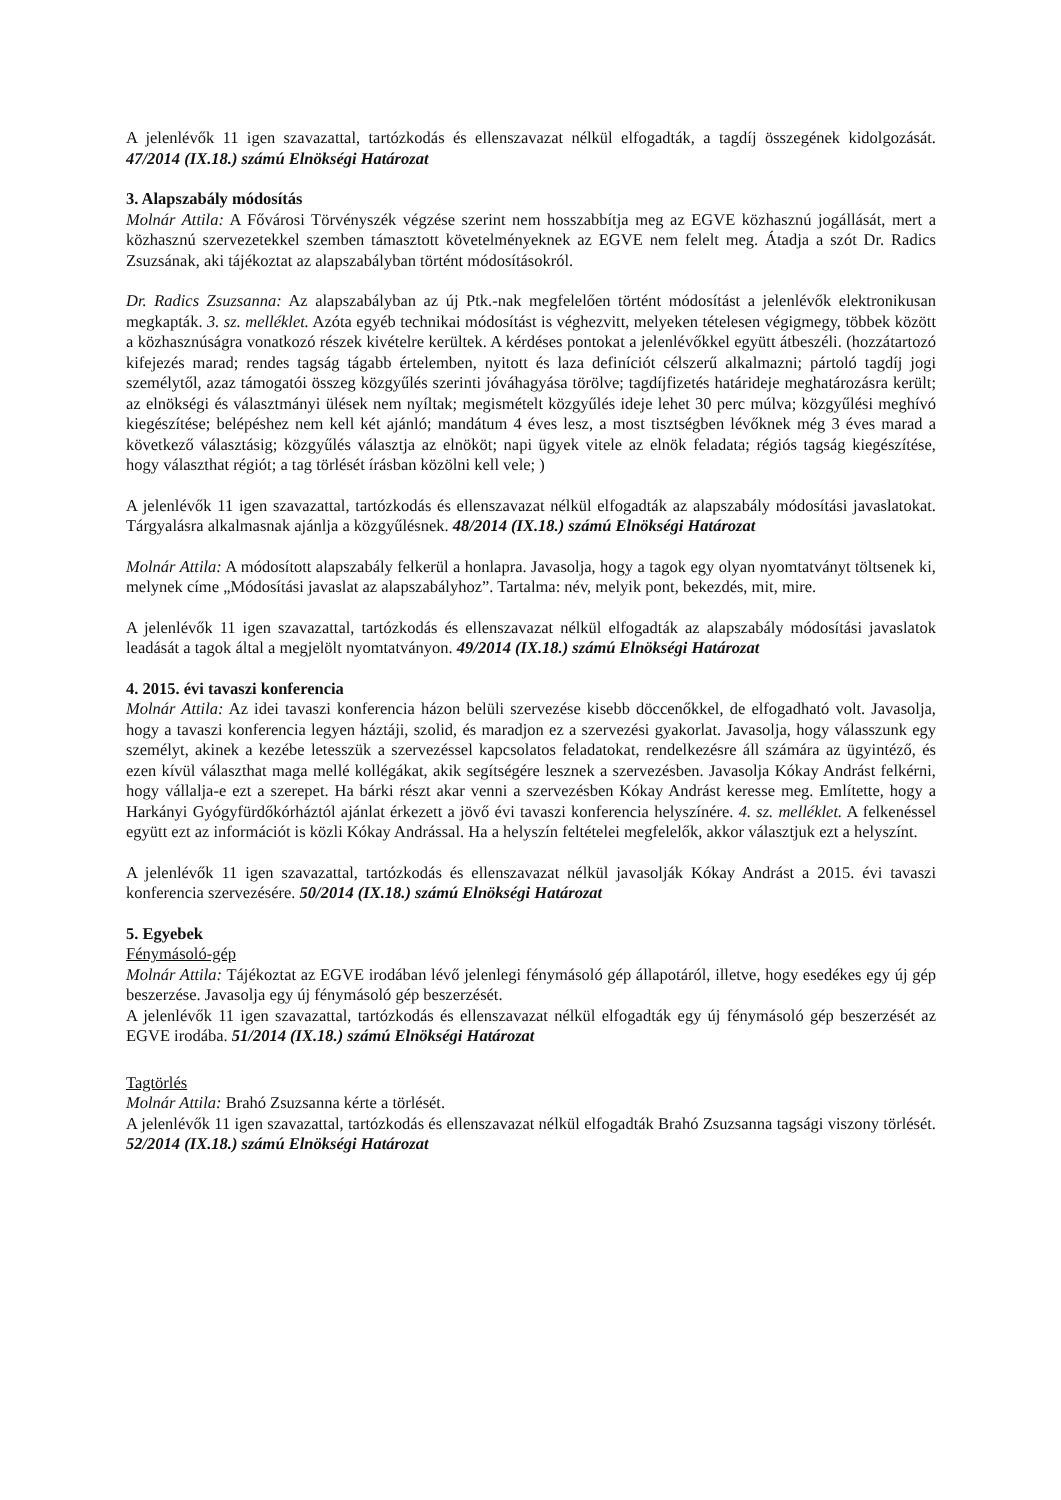A jelenlévők 11 igen szavazattal, tartózkodás és ellenszavazat nélkül elfogadták, a tagdíj összegének kidolgozását. 47/2014 (IX.18.) számú Elnökségi Határozat
3. Alapszabály módosítás
Molnár Attila: A Fővárosi Törvényszék végzése szerint nem hosszabbítja meg az EGVE közhasznú jogállását, mert a közhasznú szervezetekkel szemben támasztott követelményeknek az EGVE nem felelt meg. Átadja a szót Dr. Radics Zsuzsának, aki tájékoztat az alapszabályban történt módosításokról.
Dr. Radics Zsuzsanna: Az alapszabályban az új Ptk.-nak megfelelően történt módosítást a jelenlévők elektronikusan megkapták. 3. sz. melléklet. Azóta egyéb technikai módosítást is véghezvitt, melyeken tételesen végigmegy, többek között a közhasznúságra vonatkozó részek kivételre kerültek. A kérdéses pontokat a jelenlévőkkel együtt átbeszéli. (hozzátartozó kifejezés marad; rendes tagság tágabb értelemben, nyitott és laza definíciót célszerű alkalmazni; pártoló tagdíj jogi személytől, azaz támogatói összeg közgyűlés szerinti jóváhagyása törölve; tagdíjfizetés határideje meghatározásra került; az elnökségi és választmányi ülések nem nyíltak; megismételt közgyűlés ideje lehet 30 perc múlva; közgyűlési meghívó kiegészítése; belépéshez nem kell két ajánló; mandátum 4 éves lesz, a most tisztségben lévőknek még 3 éves marad a következő választásig; közgyűlés választja az elnököt; napi ügyek vitele az elnök feladata; régiós tagság kiegészítése, hogy választhat régiót; a tag törlését írásban közölni kell vele; )
A jelenlévők 11 igen szavazattal, tartózkodás és ellenszavazat nélkül elfogadták az alapszabály módosítási javaslatokat. Tárgyalásra alkalmasnak ajánlja a közgyűlésnek. 48/2014 (IX.18.) számú Elnökségi Határozat
Molnár Attila: A módosított alapszabály felkerül a honlapra. Javasolja, hogy a tagok egy olyan nyomtatványt töltsenek ki, melynek címe „Módosítási javaslat az alapszabályhoz”. Tartalma: név, melyik pont, bekezdés, mit, mire.
A jelenlévők 11 igen szavazattal, tartózkodás és ellenszavazat nélkül elfogadták az alapszabály módosítási javaslatok leadását a tagok által a megjelölt nyomtatványon. 49/2014 (IX.18.) számú Elnökségi Határozat
4. 2015. évi tavaszi konferencia
Molnár Attila: Az idei tavaszi konferencia házon belüli szervezése kisebb döccenőkkel, de elfogadható volt. Javasolja, hogy a tavaszi konferencia legyen háztáji, szolid, és maradjon ez a szervezési gyakorlat. Javasolja, hogy válasszunk egy személyt, akinek a kezébe letesszük a szervezéssel kapcsolatos feladatokat, rendelkezésre áll számára az ügyintéző, és ezen kívül választhat maga mellé kollégákat, akik segítségére lesznek a szervezésben. Javasolja Kókay Andrást felkérni, hogy vállalja-e ezt a szerepet. Ha bárki részt akar venni a szervezésben Kókay Andrást keresse meg. Említette, hogy a Harkányi Gyógyfürdőkórháztól ajánlat érkezett a jövő évi tavaszi konferencia helyszínére. 4. sz. melléklet. A felkenéssel együtt ezt az információt is közli Kókay Andrással. Ha a helyszín feltételei megfelelők, akkor választjuk ezt a helyszínt.
A jelenlévők 11 igen szavazattal, tartózkodás és ellenszavazat nélkül javasolják Kókay Andrást a 2015. évi tavaszi konferencia szervezésére. 50/2014 (IX.18.) számú Elnökségi Határozat
5. Egyebek
Fénymásoló-gép
Molnár Attila: Tájékoztat az EGVE irodában lévő jelenlegi fénymásoló gép állapotáról, illetve, hogy esedékes egy új gép beszerzése. Javasolja egy új fénymásoló gép beszerzését.
A jelenlévők 11 igen szavazattal, tartózkodás és ellenszavazat nélkül elfogadták egy új fénymásoló gép beszerzését az EGVE irodába. 51/2014 (IX.18.) számú Elnökségi Határozat
Tagtörlés
Molnár Attila: Brahó Zsuzsanna kérte a törlését.
A jelenlévők 11 igen szavazattal, tartózkodás és ellenszavazat nélkül elfogadták Brahó Zsuzsanna tagsági viszony törlését. 52/2014 (IX.18.) számú Elnökségi Határozat